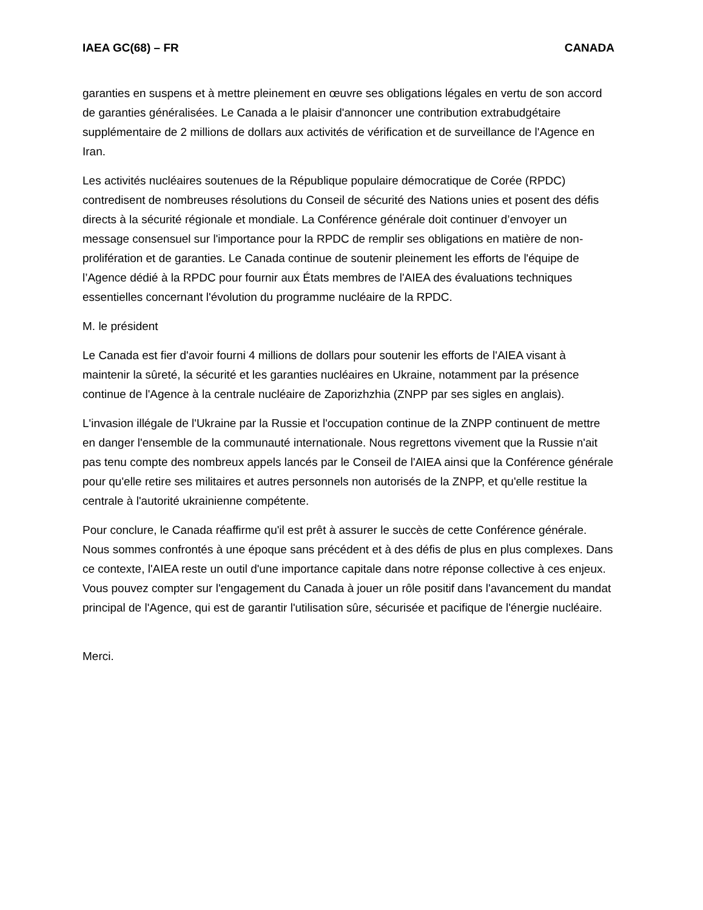IAEA GC(68) – FR CANADA
garanties en suspens et à mettre pleinement en œuvre ses obligations légales en vertu de son accord de garanties généralisées. Le Canada a le plaisir d'annoncer une contribution extrabudgétaire supplémentaire de 2 millions de dollars aux activités de vérification et de surveillance de l'Agence en Iran.
Les activités nucléaires soutenues de la République populaire démocratique de Corée (RPDC) contredisent de nombreuses résolutions du Conseil de sécurité des Nations unies et posent des défis directs à la sécurité régionale et mondiale. La Conférence générale doit continuer d’envoyer un message consensuel sur l'importance pour la RPDC de remplir ses obligations en matière de non-prolifération et de garanties. Le Canada continue de soutenir pleinement les efforts de l'équipe de l’Agence dédié à la RPDC pour fournir aux États membres de l'AIEA des évaluations techniques essentielles concernant l'évolution du programme nucléaire de la RPDC.
M. le président
Le Canada est fier d'avoir fourni 4 millions de dollars pour soutenir les efforts de l'AIEA visant à maintenir la sûreté, la sécurité et les garanties nucléaires en Ukraine, notamment par la présence continue de l'Agence à la centrale nucléaire de Zaporizhzhia (ZNPP par ses sigles en anglais).
L'invasion illégale de l'Ukraine par la Russie et l'occupation continue de la ZNPP continuent de mettre en danger l'ensemble de la communauté internationale. Nous regrettons vivement que la Russie n'ait pas tenu compte des nombreux appels lancés par le Conseil de l'AIEA ainsi que la Conférence générale pour qu'elle retire ses militaires et autres personnels non autorisés de la ZNPP, et qu'elle restitue la centrale à l'autorité ukrainienne compétente.
Pour conclure, le Canada réaffirme qu'il est prêt à assurer le succès de cette Conférence générale. Nous sommes confrontés à une époque sans précédent et à des défis de plus en plus complexes. Dans ce contexte, l'AIEA reste un outil d'une importance capitale dans notre réponse collective à ces enjeux. Vous pouvez compter sur l'engagement du Canada à jouer un rôle positif dans l'avancement du mandat principal de l'Agence, qui est de garantir l'utilisation sûre, sécurisée et pacifique de l'énergie nucléaire.
Merci.